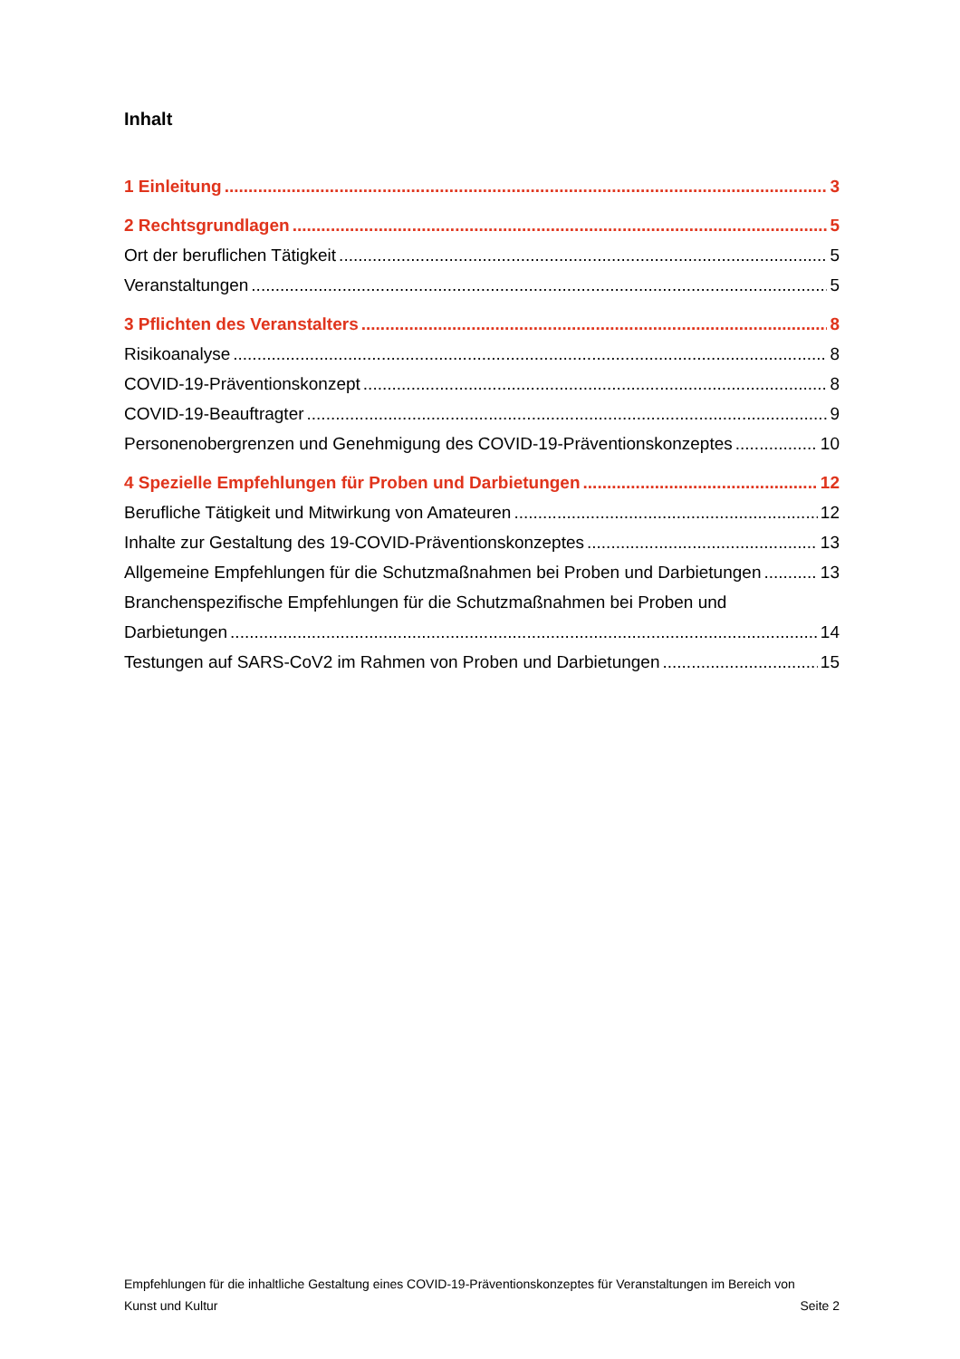Inhalt
1 Einleitung 3
2 Rechtsgrundlagen 5
Ort der beruflichen Tätigkeit 5
Veranstaltungen 5
3 Pflichten des Veranstalters 8
Risikoanalyse 8
COVID-19-Präventionskonzept 8
COVID-19-Beauftragter 9
Personenobergrenzen und Genehmigung des COVID-19-Präventionskonzeptes 10
4 Spezielle Empfehlungen für Proben und Darbietungen 12
Berufliche Tätigkeit und Mitwirkung von Amateuren 12
Inhalte zur Gestaltung des 19-COVID-Präventionskonzeptes 13
Allgemeine Empfehlungen für die Schutzmaßnahmen bei Proben und Darbietungen 13
Branchenspezifische Empfehlungen für die Schutzmaßnahmen bei Proben und
Darbietungen 14
Testungen auf SARS-CoV2 im Rahmen von Proben und Darbietungen 15
Empfehlungen für die inhaltliche Gestaltung eines COVID-19-Präventionskonzeptes für Veranstaltungen im Bereich von
Kunst und Kultur Seite 2